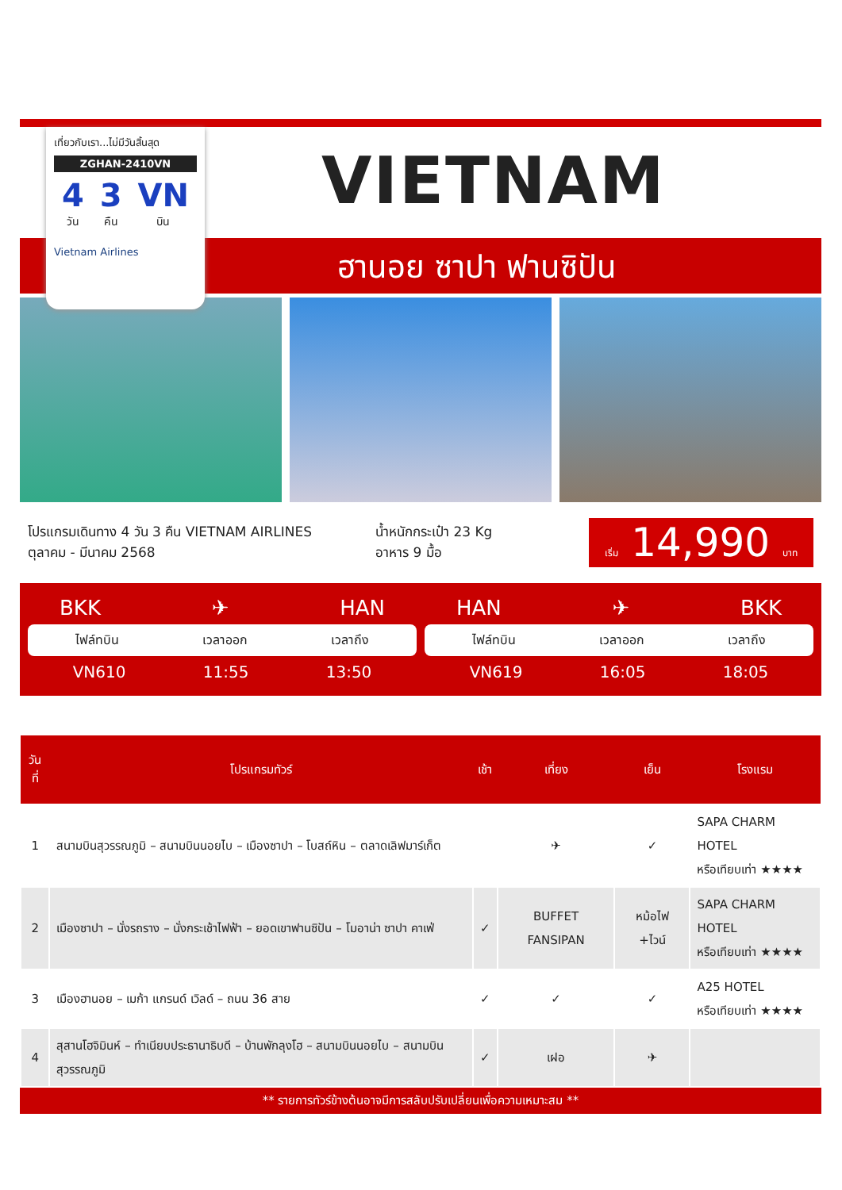เที่ยวกับเรา...ไม่มีวันสิ้นสุด
ZGHAN-2410VN
4
วัน
3
คืน
VN
บิน
Vietnam Airlines
VIETNAM
ฮานอย ซาปา ฟานซิปัน
โปรแกรมเดินทาง 4 วัน 3 คืน VIETNAM AIRLINES
ตุลาคม - มีนาคม 2568
น้ำหนักกระเป๋า 23 Kg
อาหาร 9 มื้อ
เริ่ม 14,990 บาท
BKK ✈ HAN
ไฟล์ทบิน เวลาออก เวลาถึง
VN610 11:55 13:50
HAN ✈ BKK
ไฟล์ทบิน เวลาออก เวลาถึง
VN619 16:05 18:05
| วันที่ | โปรแกรมทัวร์ | เช้า | เที่ยง | เย็น | โรงแรม |
| --- | --- | --- | --- | --- | --- |
| 1 | สนามบินสุวรรณภูมิ – สนามบินนอยไบ – เมืองซาปา – โบสถ์หิน – ตลาดเลิฟมาร์เก็ต | | ✈ | ✓ | SAPA CHARM HOTEL หรือเทียบเท่า ★★★★ |
| 2 | เมืองซาปา – นั่งรถราง – นั่งกระเช้าไฟฟ้า – ยอดเขาฟานซิปัน – โมอาน่า ซาปา คาเฟ่ | ✓ | BUFFET FANSIPAN | หม้อไฟ +ไวน์ | SAPA CHARM HOTEL หรือเทียบเท่า ★★★★ |
| 3 | เมืองฮานอย – เมก้า แกรนด์ เวิลด์ – ถนน 36 สาย | ✓ | ✓ | ✓ | A25 HOTEL หรือเทียบเท่า ★★★★ |
| 4 | สุสานโฮจิมินห์ – ทำเนียบประธานาธิบดี – บ้านพักลุงโฮ – สนามบินนอยไบ – สนามบินสุวรรณภูมิ | ✓ | เฝอ | ✈ | |
** รายการทัวร์ข้างต้นอาจมีการสลับปรับเปลี่ยนเพื่อความเหมาะสม **